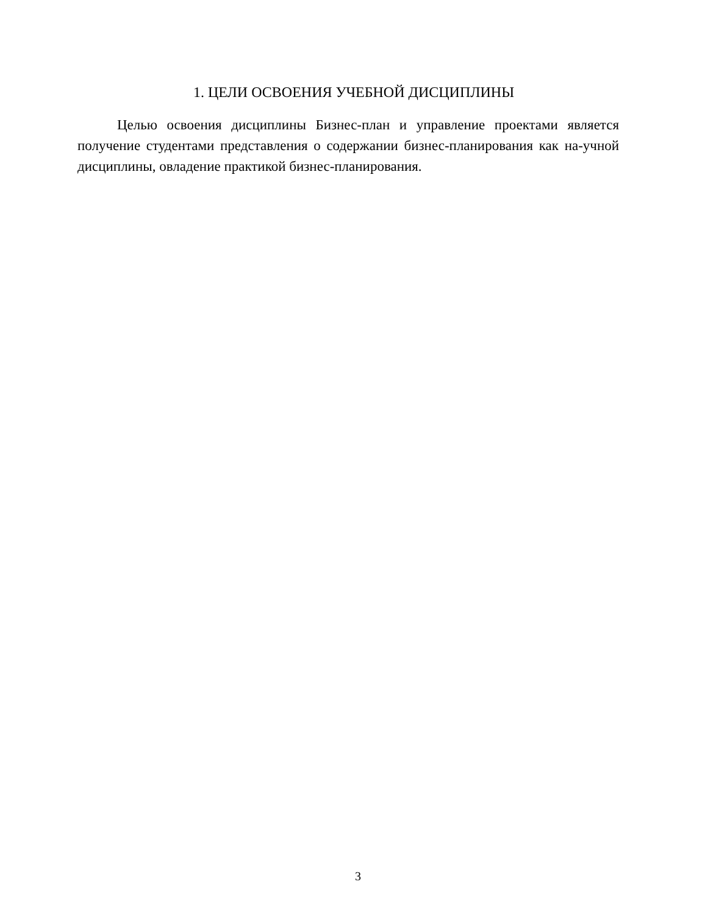1. ЦЕЛИ ОСВОЕНИЯ УЧЕБНОЙ ДИСЦИПЛИНЫ
Целью освоения дисциплины Бизнес-план и управление проектами является получение студентами представления о содержании бизнес-планирования как на-учной дисциплины, овладение практикой бизнес-планирования.
3